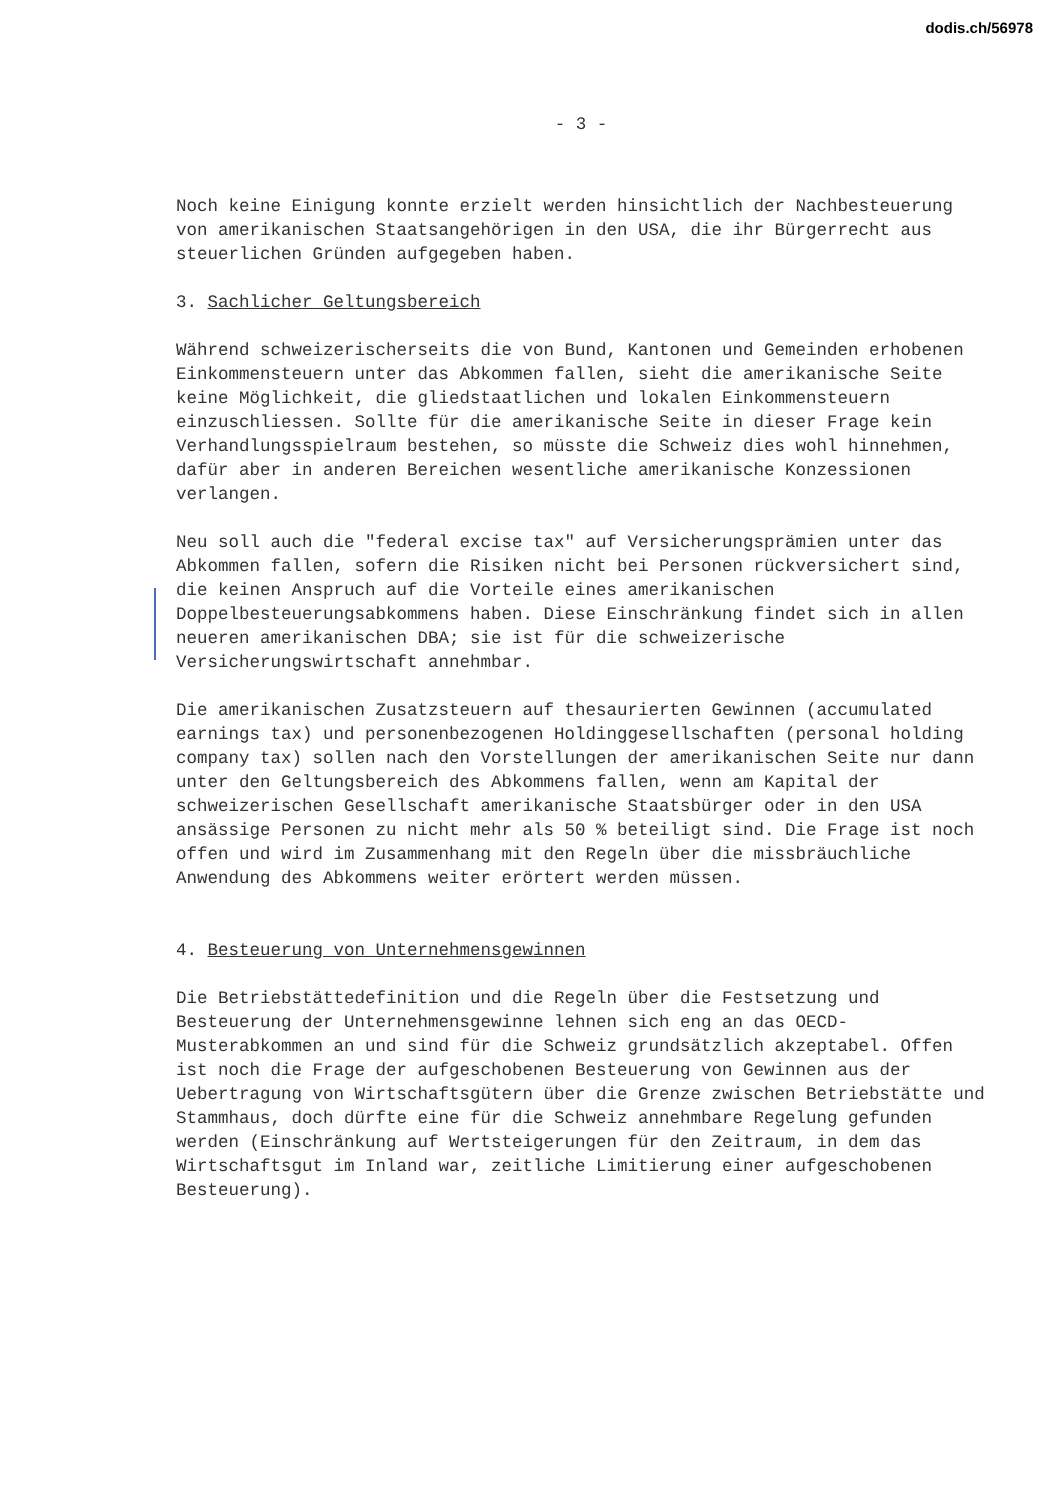dodis.ch/56978
- 3 -
Noch keine Einigung konnte erzielt werden hinsichtlich der Nachbesteuerung von amerikanischen Staatsangehörigen in den USA, die ihr Bürgerrecht aus steuerlichen Gründen aufgegeben haben.
3. Sachlicher Geltungsbereich
Während schweizerischerseits die von Bund, Kantonen und Gemeinden erhobenen Einkommensteuern unter das Abkommen fallen, sieht die amerikanische Seite keine Möglichkeit, die gliedstaatlichen und lokalen Einkommensteuern einzuschliessen. Sollte für die amerikanische Seite in dieser Frage kein Verhandlungsspielraum bestehen, so müsste die Schweiz dies wohl hinnehmen, dafür aber in anderen Bereichen wesentliche amerikanische Konzessionen verlangen.
Neu soll auch die "federal excise tax" auf Versicherungsprämien unter das Abkommen fallen, sofern die Risiken nicht bei Personen rückversichert sind, die keinen Anspruch auf die Vorteile eines amerikanischen Doppelbesteuerungsabkommens haben. Diese Einschränkung findet sich in allen neueren amerikanischen DBA; sie ist für die schweizerische Versicherungswirtschaft annehmbar.
Die amerikanischen Zusatzsteuern auf thesaurierten Gewinnen (accumulated earnings tax) und personenbezogenen Holdinggesellschaften (personal holding company tax) sollen nach den Vorstellungen der amerikanischen Seite nur dann unter den Geltungsbereich des Abkommens fallen, wenn am Kapital der schweizerischen Gesellschaft amerikanische Staatsbürger oder in den USA ansässige Personen zu nicht mehr als 50 % beteiligt sind. Die Frage ist noch offen und wird im Zusammenhang mit den Regeln über die missbräuchliche Anwendung des Abkommens weiter erörtert werden müssen.
4. Besteuerung von Unternehmensgewinnen
Die Betriebstättedefinition und die Regeln über die Festsetzung und Besteuerung der Unternehmensgewinne lehnen sich eng an das OECD-Musterabkommen an und sind für die Schweiz grundsätzlich akzeptabel. Offen ist noch die Frage der aufgeschobenen Besteuerung von Gewinnen aus der Uebertragung von Wirtschaftsgütern über die Grenze zwischen Betriebstätte und Stammhaus, doch dürfte eine für die Schweiz annehmbare Regelung gefunden werden (Einschränkung auf Wertsteigerungen für den Zeitraum, in dem das Wirtschaftsgut im Inland war, zeitliche Limitierung einer aufgeschobenen Besteuerung).